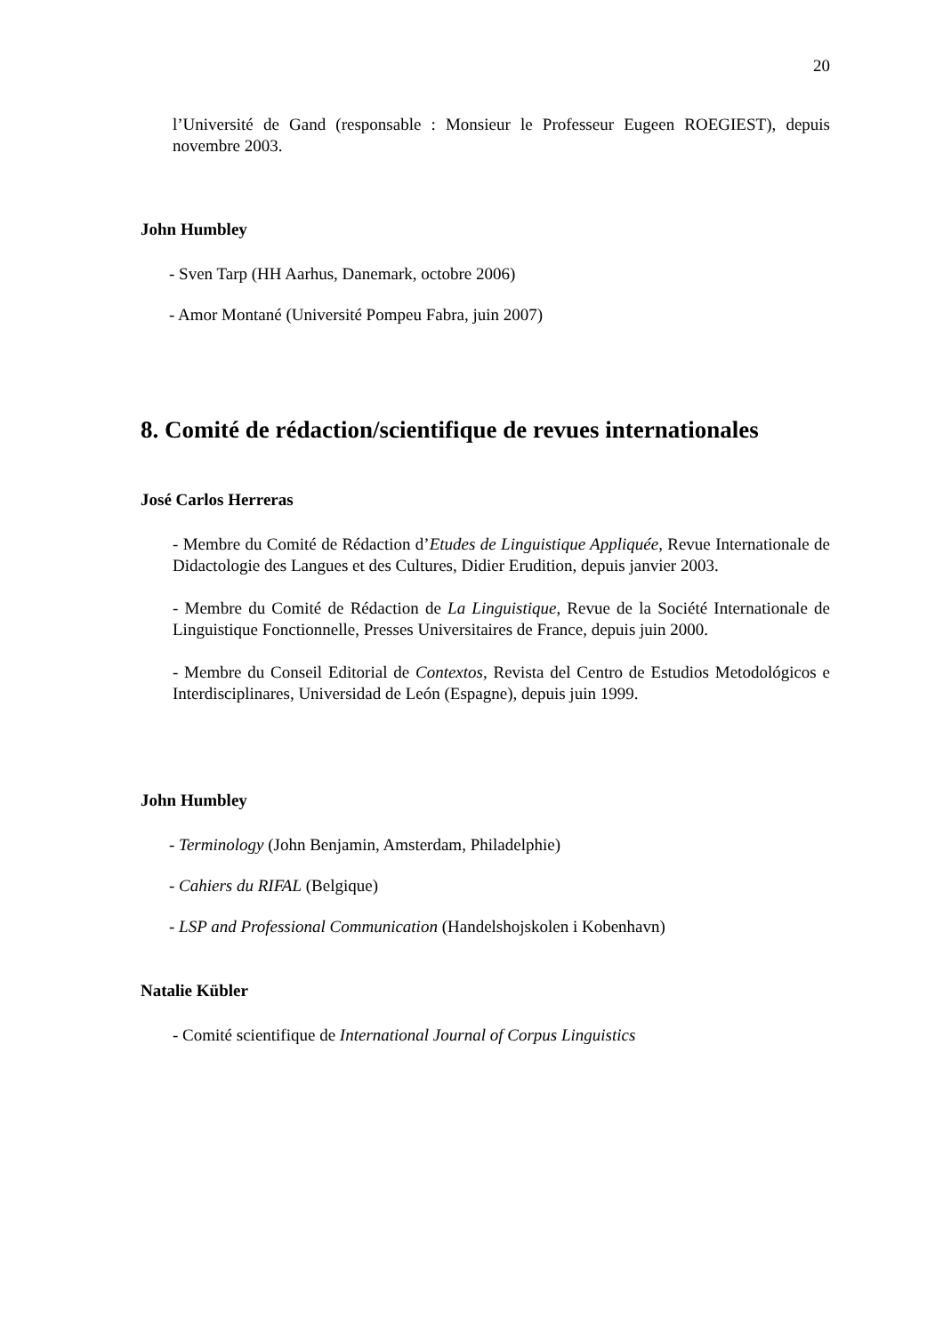20
l’Université de Gand (responsable : Monsieur le Professeur Eugeen ROEGIEST), depuis novembre 2003.
John Humbley
- Sven Tarp (HH Aarhus, Danemark, octobre 2006)
- Amor Montané (Université Pompeu Fabra, juin 2007)
8. Comité de rédaction/scientifique de revues internationales
José Carlos Herreras
- Membre du Comité de Rédaction d’Etudes de Linguistique Appliquée, Revue Internationale de Didactologie des Langues et des Cultures, Didier Erudition, depuis janvier 2003.
- Membre du Comité de Rédaction de La Linguistique, Revue de la Société Internationale de Linguistique Fonctionnelle, Presses Universitaires de France, depuis juin 2000.
- Membre du Conseil Editorial de Contextos, Revista del Centro de Estudios Metodológicos e Interdisciplinares, Universidad de León (Espagne), depuis juin 1999.
John Humbley
- Terminology (John Benjamin, Amsterdam, Philadelphie)
- Cahiers du RIFAL (Belgique)
- LSP and Professional Communication (Handelshojskolen i Kobenhavn)
Natalie Kübler
- Comité scientifique de International Journal of Corpus Linguistics